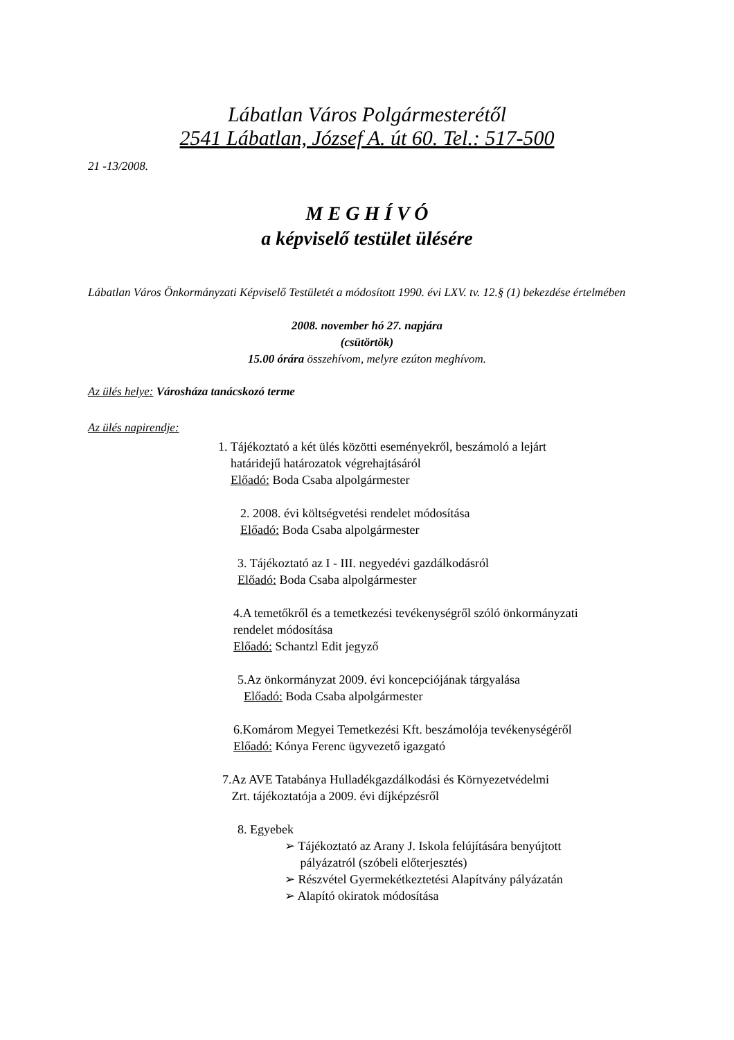Lábatlan Város Polgármesterétől
2541 Lábatlan, József A. út 60. Tel.: 517-500
21 -13/2008.
M E G H Í V Ó
a képviselő testület ülésére
Lábatlan Város Önkormányzati Képviselő Testületét a módosított 1990. évi LXV. tv. 12.§ (1) bekezdése értelmében
2008. november hó 27. napjára
(csütörtök)
15.00 órára összehívom, melyre ezúton meghívom.
Az ülés helye: Városháza tanácskozó terme
Az ülés napirendje:
1. Tájékoztató a két ülés közötti eseményekről, beszámoló a lejárt
határidejű határozatok végrehajtásáról
Előadó: Boda Csaba alpolgármester
2. 2008. évi költségvetési rendelet módosítása
Előadó: Boda Csaba alpolgármester
3. Tájékoztató az I - III. negyedévi gazdálkodásról
Előadó: Boda Csaba alpolgármester
4.A temetőkről és a temetkezési tevékenységről szóló önkormányzati
rendelet módosítása
Előadó: Schantzl Edit jegyző
5.Az önkormányzat 2009. évi koncepciójának tárgyalása
Előadó: Boda Csaba alpolgármester
6.Komárom Megyei Temetkezési Kft. beszámolója tevékenységéről
Előadó: Kónya Ferenc ügyvezető igazgató
7.Az AVE Tatabánya Hulladékgazdálkodási és Környezetvédelmi
Zrt. tájékoztatója a 2009. évi díjképzésről
8. Egyebek
➢ Tájékoztató az Arany J. Iskola felújítására benyújtott
pályázatról (szóbeli előterjesztés)
➢ Részvétel Gyermekétkeztetési Alapítvány pályázatán
➢ Alapító okiratok módosítása